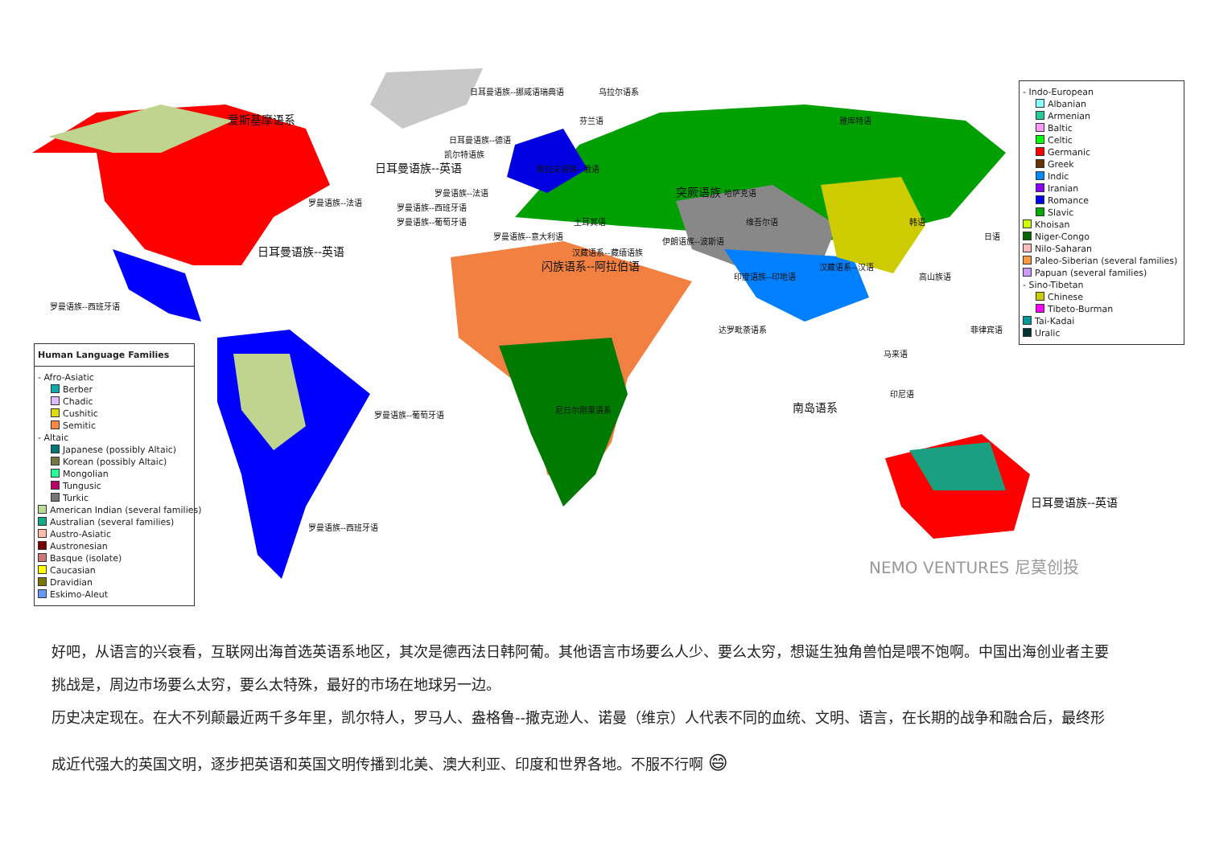日耳曼语族--挪威语瑞典语 乌拉尔语系
爱斯基摩语系 芬兰语 雅库特语
日耳曼语族--德语
凯尔特语族
日耳曼语族--英语 斯拉夫语族--俄语
罗曼语族--法语 突厥语族 哈萨克语
罗曼语族--法语
罗曼语族--西班牙语
罗曼语族--葡萄牙语 土耳其语 维吾尔语 韩语
罗曼语族--意大利语 日语
伊朗语族--波斯语
日耳曼语族--英语 汉藏语系--藏缅语族
闪族语系--阿拉伯语 汉藏语系--汉语
印度语族--印地语 高山族语
罗曼语族--西班牙语
达罗毗荼语系 菲律宾语
马来语
印尼语
南岛语系
罗曼语族--葡萄牙语
尼日尔刚果语系
日耳曼语族--英语
罗曼语族--西班牙语
NEMO VENTURES 尼莫创投
- Indo-European
Albanian
Armenian
Baltic
Celtic
Germanic
Greek
Indic
Iranian
Romance
Slavic
Khoisan
Niger-Congo
Nilo-Saharan
Paleo-Siberian (several families)
Papuan (several families)
- Sino-Tibetan
Chinese
Tibeto-Burman
Tai-Kadai
Uralic
Human Language Families
- Afro-Asiatic
Berber
Chadic
Cushitic
Semitic
- Altaic
Japanese (possibly Altaic)
Korean (possibly Altaic)
Mongolian
Tungusic
Turkic
American Indian (several families)
Australian (several families)
Austro-Asiatic
Austronesian
Basque (isolate)
Caucasian
Dravidian
Eskimo-Aleut
好吧，从语言的兴衰看，互联网出海首选英语系地区，其次是德西法日韩阿葡。其他语言市场要么人少、要么太穷，想诞生独角兽怕是喂不饱啊。中国出海创业者主要
挑战是，周边市场要么太穷，要么太特殊，最好的市场在地球另一边。
历史决定现在。在大不列颠最近两千多年里，凯尔特人，罗马人、盎格鲁--撒克逊人、诺曼（维京）人代表不同的血统、文明、语言，在长期的战争和融合后，最终形
成近代强大的英国文明，逐步把英语和英国文明传播到北美、澳大利亚、印度和世界各地。不服不行啊 😄